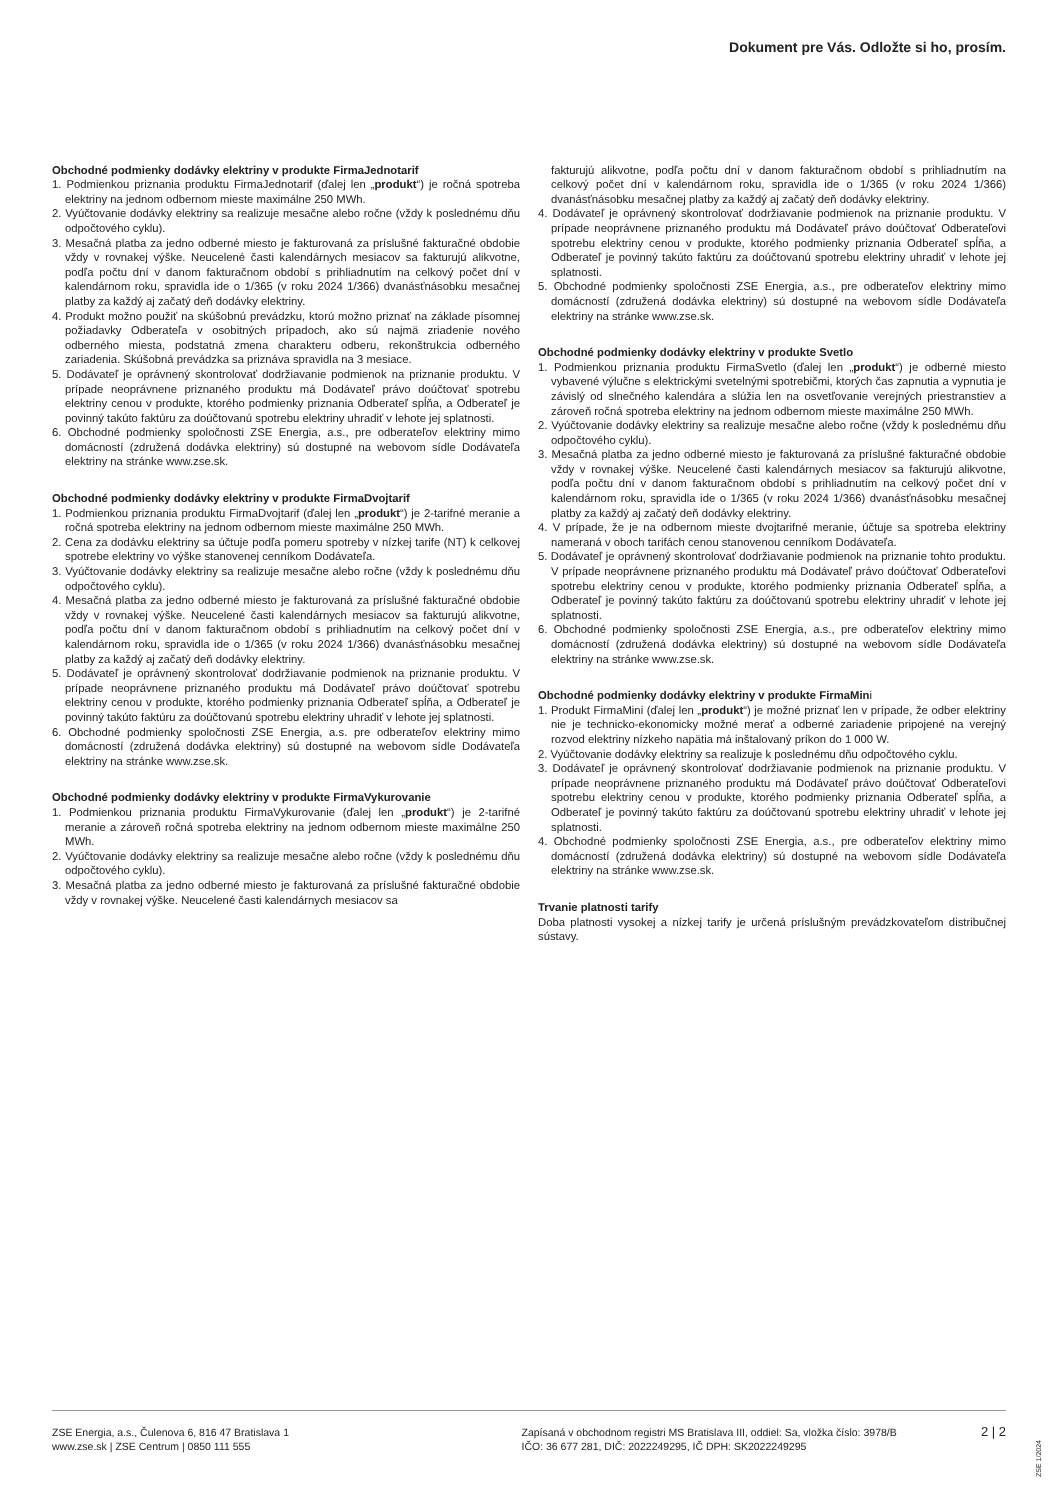Dokument pre Vás. Odložte si ho, prosím.
Obchodné podmienky dodávky elektriny v produkte FirmaJednotarif
1. Podmienkou priznania produktu FirmaJednotarif (ďalej len „produkt“) je ročná spotreba elektriny na jednom odbernom mieste maximálne 250 MWh.
2. Vyúčtovanie dodávky elektriny sa realizuje mesačne alebo ročne (vždy k poslednému dňu odpočtového cyklu).
3. Mesačná platba za jedno odberné miesto je fakturovaná za príslušné fakturačné obdobie vždy v rovnakej výške. Neucelené časti kalendárnych mesiacov sa fakturujú alikvotne, podľa počtu dní v danom fakturačnom období s prihliadnutím na celkový počet dní v kalendárnom roku, spravidla ide o 1/365 (v roku 2024 1/366) dvanásťnásobku mesačnej platby za každý aj začatý deň dodávky elektriny.
4. Produkt možno použiť na skúšobnú prevádzku, ktorú možno priznať na základe písomnej požiadavky Odberateľa v osobitných prípadoch, ako sú najmä zriadenie nového odberného miesta, podstatná zmena charakteru odberu, rekonštrukcia odberného zariadenia. Skúšobná prevádzka sa priznáva spravidla na 3 mesiace.
5. Dodávateľ je oprávnený skontrolovať dodržiavanie podmienok na priznanie produktu. V prípade neoprávnene priznaného produktu má Dodávateľ právo doúčtovať spotrebu elektriny cenou v produkte, ktorého podmienky priznania Odberateľ spĺňa, a Odberateľ je povinný takúto faktúru za doúčtovanú spotrebu elektriny uhradiť v lehote jej splatnosti.
6. Obchodné podmienky spoločnosti ZSE Energia, a.s., pre odberateľov elektriny mimo domácností (združená dodávka elektriny) sú dostupné na webovom sídle Dodávateľa elektriny na stránke www.zse.sk.
Obchodné podmienky dodávky elektriny v produkte FirmaDvojtarif
1. Podmienkou priznania produktu FirmaDvojtarif (ďalej len „produkt“) je 2-tarifné meranie a ročná spotreba elektriny na jednom odbernom mieste maximálne 250 MWh.
2. Cena za dodávku elektriny sa účtuje podľa pomeru spotreby v nízkej tarife (NT) k celkovej spotrebe elektriny vo výške stanovenej cenníkom Dodávateľa.
3. Vyúčtovanie dodávky elektriny sa realizuje mesačne alebo ročne (vždy k poslednému dňu odpočtového cyklu).
4. Mesačná platba za jedno odberné miesto je fakturovaná za príslušné fakturačné obdobie vždy v rovnakej výške. Neucelené časti kalendárnych mesiacov sa fakturujú alikvotne, podľa počtu dní v danom fakturačnom období s prihliadnutím na celkový počet dní v kalendárnom roku, spravidla ide o 1/365 (v roku 2024 1/366) dvanásťnásobku mesačnej platby za každý aj začatý deň dodávky elektriny.
5. Dodávateľ je oprávnený skontrolovať dodržiavanie podmienok na priznanie produktu. V prípade neoprávnene priznaného produktu má Dodávateľ právo doúčtovať spotrebu elektriny cenou v produkte, ktorého podmienky priznania Odberateľ spĺňa, a Odberateľ je povinný takúto faktúru za doúčtovanú spotrebu elektriny uhradiť v lehote jej splatnosti.
6. Obchodné podmienky spoločnosti ZSE Energia, a.s. pre odberateľov elektriny mimo domácností (združená dodávka elektriny) sú dostupné na webovom sídle Dodávateľa elektriny na stránke www.zse.sk.
Obchodné podmienky dodávky elektriny v produkte FirmaVykurovanie
1. Podmienkou priznania produktu FirmaVykurovanie (ďalej len „produkt“) je 2-tarifné meranie a zároveň ročná spotreba elektriny na jednom odbernom mieste maximálne 250 MWh.
2. Vyúčtovanie dodávky elektriny sa realizuje mesačne alebo ročne (vždy k poslednému dňu odpočtového cyklu).
3. Mesačná platba za jedno odberné miesto je fakturovaná za príslušné fakturačné obdobie vždy v rovnakej výške. Neucelené časti kalendárnych mesiacov sa
fakturujú alikvotne, podľa počtu dní v danom fakturačnom období s prihliadnutím na celkový počet dní v kalendárnom roku, spravidla ide o 1/365 (v roku 2024 1/366) dvanásťnásobku mesačnej platby za každý aj začatý deň dodávky elektriny.
4. Dodávateľ je oprávnený skontrolovať dodržiavanie podmienok na priznanie produktu. V prípade neoprávnene priznaného produktu má Dodávateľ právo doúčtovať Odberateľovi spotrebu elektriny cenou v produkte, ktorého podmienky priznania Odberateľ spĺňa, a Odberateľ je povinný takúto faktúru za doúčtovanú spotrebu elektriny uhradiť v lehote jej splatnosti.
5. Obchodné podmienky spoločnosti ZSE Energia, a.s., pre odberateľov elektriny mimo domácností (združená dodávka elektriny) sú dostupné na webovom sídle Dodávateľa elektriny na stránke www.zse.sk.
Obchodné podmienky dodávky elektriny v produkte Svetlo
1. Podmienkou priznania produktu FirmaSvetlo (ďalej len „produkt“) je odberné miesto vybavené výlučne s elektrickými svetelnými spotrebičmi, ktorých čas zapnutia a vypnutia je závislý od slnečného kalendára a slúžia len na osvetľovanie verejných priestranstiev a zároveň ročná spotreba elektriny na jednom odbernom mieste maximálne 250 MWh.
2. Vyúčtovanie dodávky elektriny sa realizuje mesačne alebo ročne (vždy k poslednému dňu odpočtového cyklu).
3. Mesačná platba za jedno odberné miesto je fakturovaná za príslušné fakturačné obdobie vždy v rovnakej výške. Neucelené časti kalendárnych mesiacov sa fakturujú alikvotne, podľa počtu dní v danom fakturačnom období s prihliadnutím na celkový počet dní v kalendárnom roku, spravidla ide o 1/365 (v roku 2024 1/366) dvanásťnásobku mesačnej platby za každý aj začatý deň dodávky elektriny.
4. V prípade, že je na odbernom mieste dvojtarifné meranie, účtuje sa spotreba elektriny nameraná v oboch tarifách cenou stanovenou cenníkom Dodávateľa.
5. Dodávateľ je oprávnený skontrolovať dodržiavanie podmienok na priznanie tohto produktu. V prípade neoprávnene priznaného produktu má Dodávateľ právo doúčtovať Odberateľovi spotrebu elektriny cenou v produkte, ktorého podmienky priznania Odberateľ spĺňa, a Odberateľ je povinný takúto faktúru za doúčtovanú spotrebu elektriny uhradiť v lehote jej splatnosti.
6. Obchodné podmienky spoločnosti ZSE Energia, a.s., pre odberateľov elektriny mimo domácností (združená dodávka elektriny) sú dostupné na webovom sídle Dodávateľa elektriny na stránke www.zse.sk.
Obchodné podmienky dodávky elektriny v produkte FirmaMini
1. Produkt FirmaMini (ďalej len „produkt“) je možné priznať len v prípade, že odber elektriny nie je technicko-ekonomicky možné merať a odberné zariadenie pripojené na verejný rozvod elektriny nízkeho napätia má inštalovaný príkon do 1 000 W.
2. Vyúčtovanie dodávky elektriny sa realizuje k poslednému dňu odpočtového cyklu.
3. Dodávateľ je oprávnený skontrolovať dodržiavanie podmienok na priznanie produktu. V prípade neoprávnene priznaného produktu má Dodávateľ právo doúčtovať Odberateľovi spotrebu elektriny cenou v produkte, ktorého podmienky priznania Odberateľ spĺňa, a Odberateľ je povinný takúto faktúru za doúčtovanú spotrebu elektriny uhradiť v lehote jej splatnosti.
4. Obchodné podmienky spoločnosti ZSE Energia, a.s., pre odberateľov elektriny mimo domácností (združená dodávka elektriny) sú dostupné na webovom sídle Dodávateľa elektriny na stránke www.zse.sk.
Trvanie platnosti tarify
Doba platnosti vysokej a nízkej tarify je určená príslušným prevádzkovateľom distribučnej sústavy.
ZSE Energia, a.s., Čulenova 6, 816 47 Bratislava 1
www.zse.sk | ZSE Centrum | 0850 111 555
Zapísaná v obchodnom registri MS Bratislava III, oddiel: Sa, vložka číslo: 3978/B
IČO: 36 677 281, DIČ: 2022249295, IČ DPH: SK2022249295
2 | 2
ZSE 1/2024